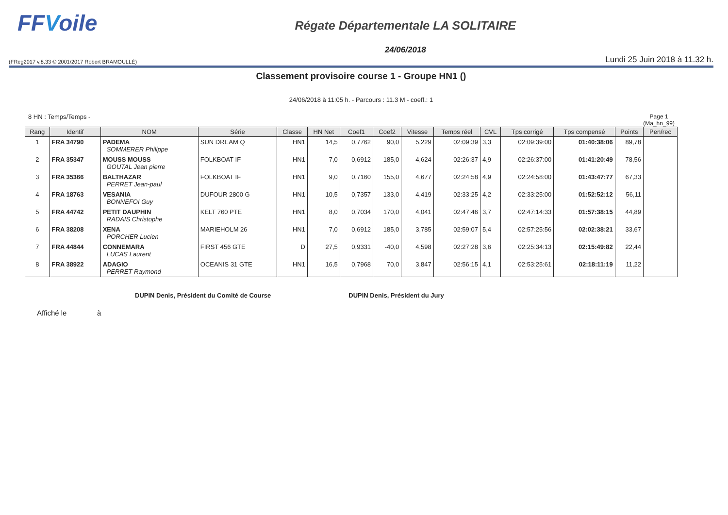FFVoile
Régate Départementale LA SOLITAIRE
24/06/2018
(FReg2017 v.8.33 © 2001/2017 Robert BRAMOULLÉ) Lundi 25 Juin 2018 à 11.32 h.
Classement provisoire course 1 - Groupe HN1 ()
24/06/2018 à 11:05 h. - Parcours : 11.3 M - coeff.: 1
8 HN : Temps/Temps - Page 1
(Ma_hn_99)
| Rang | Identif | NOM | Série | Classe | HN Net | Coef1 | Coef2 | Vitesse | Temps réel | CVL | Tps corrigé | Tps compensé | Points | Pen/rec |
| --- | --- | --- | --- | --- | --- | --- | --- | --- | --- | --- | --- | --- | --- | --- |
| 1 | FRA 34790 | PADEMA SOMMERER Philippe | SUN DREAM Q | HN1 | 14,5 | 0,7762 | 90,0 | 5,229 | 02:09:39 | 3,3 | 02:09:39:00 | 01:40:38:06 | 89,78 | |
| 2 | FRA 35347 | MOUSS MOUSS GOUTAL Jean pierre | FOLKBOAT IF | HN1 | 7,0 | 0,6912 | 185,0 | 4,624 | 02:26:37 | 4,9 | 02:26:37:00 | 01:41:20:49 | 78,56 | |
| 3 | FRA 35366 | BALTHAZAR PERRET Jean-paul | FOLKBOAT IF | HN1 | 9,0 | 0,7160 | 155,0 | 4,677 | 02:24:58 | 4,9 | 02:24:58:00 | 01:43:47:77 | 67,33 | |
| 4 | FRA 18763 | VESANIA BONNEFOI Guy | DUFOUR 2800 G | HN1 | 10,5 | 0,7357 | 133,0 | 4,419 | 02:33:25 | 4,2 | 02:33:25:00 | 01:52:52:12 | 56,11 | |
| 5 | FRA 44742 | PETIT DAUPHIN RADAIS Christophe | KELT 760 PTE | HN1 | 8,0 | 0,7034 | 170,0 | 4,041 | 02:47:46 | 3,7 | 02:47:14:33 | 01:57:38:15 | 44,89 | |
| 6 | FRA 38208 | XENA PORCHER Lucien | MARIEHOLM 26 | HN1 | 7,0 | 0,6912 | 185,0 | 3,785 | 02:59:07 | 5,4 | 02:57:25:56 | 02:02:38:21 | 33,67 | |
| 7 | FRA 44844 | CONNEMARA LUCAS Laurent | FIRST 456 GTE | D | 27,5 | 0,9331 | -40,0 | 4,598 | 02:27:28 | 3,6 | 02:25:34:13 | 02:15:49:82 | 22,44 | |
| 8 | FRA 38922 | ADAGIO PERRET Raymond | OCEANIS 31 GTE | HN1 | 16,5 | 0,7968 | 70,0 | 3,847 | 02:56:15 | 4,1 | 02:53:25:61 | 02:18:11:19 | 11,22 | |
DUPIN Denis, Président du Comité de Course DUPIN Denis, Président du Jury
Affiché le à